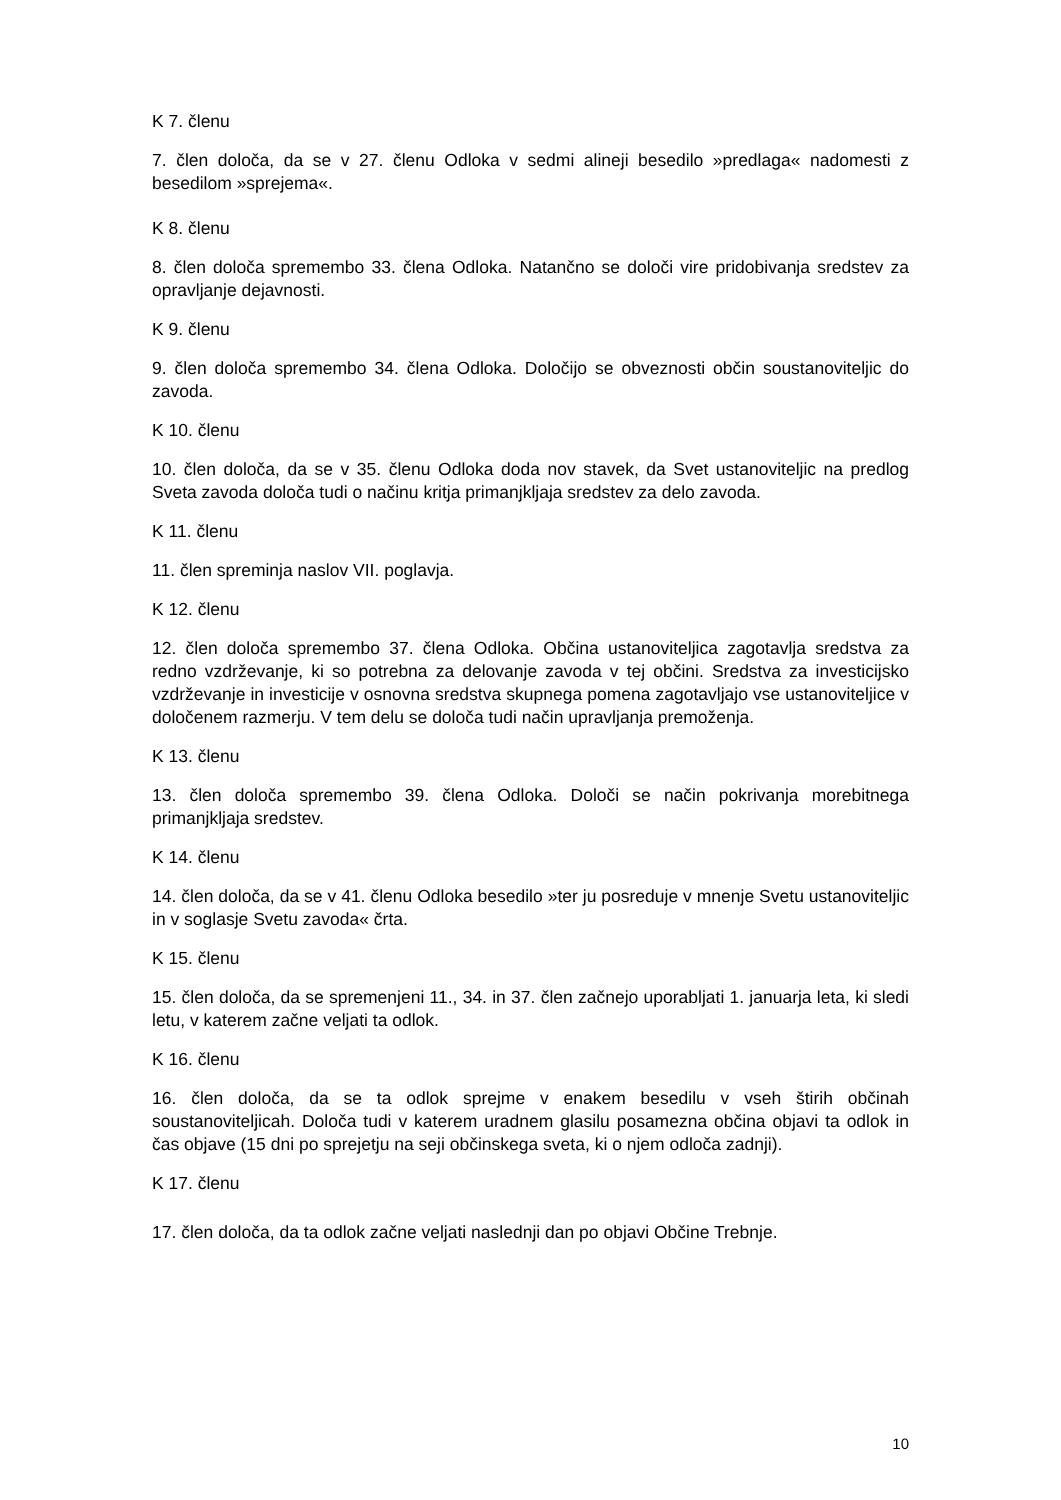K 7. členu
7. člen določa, da se v 27. členu Odloka v sedmi alineji besedilo »predlaga« nadomesti z besedilom »sprejema«.
K 8. členu
8. člen določa spremembo 33. člena Odloka. Natančno se določi vire pridobivanja sredstev za opravljanje dejavnosti.
K 9. členu
9. člen določa spremembo 34. člena Odloka. Določijo se obveznosti občin soustanoviteljic do zavoda.
K 10. členu
10. člen določa, da se v 35. členu Odloka doda nov stavek, da Svet ustanoviteljic na predlog Sveta zavoda določa tudi o načinu kritja primanjkljaja sredstev za delo zavoda.
K 11. členu
11. člen spreminja naslov VII. poglavja.
K 12. členu
12. člen določa spremembo 37. člena Odloka. Občina ustanoviteljica zagotavlja sredstva za redno vzdrževanje, ki so potrebna za delovanje zavoda v tej občini. Sredstva za investicijsko vzdrževanje in investicije v osnovna sredstva skupnega pomena zagotavljajo vse ustanoviteljice v določenem razmerju. V tem delu se določa tudi način upravljanja premoženja.
K 13. členu
13. člen določa spremembo 39. člena Odloka. Določi se način pokrivanja morebitnega primanjkljaja sredstev.
K 14. členu
14. člen določa, da se v 41. členu Odloka besedilo »ter ju posreduje v mnenje Svetu ustanoviteljic in v soglasje Svetu zavoda« črta.
K 15. členu
15. člen določa, da se spremenjeni 11., 34. in 37. člen začnejo uporabljati 1. januarja leta, ki sledi letu, v katerem začne veljati ta odlok.
K 16. členu
16. člen določa, da se ta odlok sprejme v enakem besedilu v vseh štirih občinah soustanoviteljicah. Določa tudi v katerem uradnem glasilu posamezna občina objavi ta odlok in čas objave (15 dni po sprejetju na seji občinskega sveta, ki o njem odloča zadnji).
K 17. členu
17. člen določa, da ta odlok začne veljati naslednji dan po objavi Občine Trebnje.
10